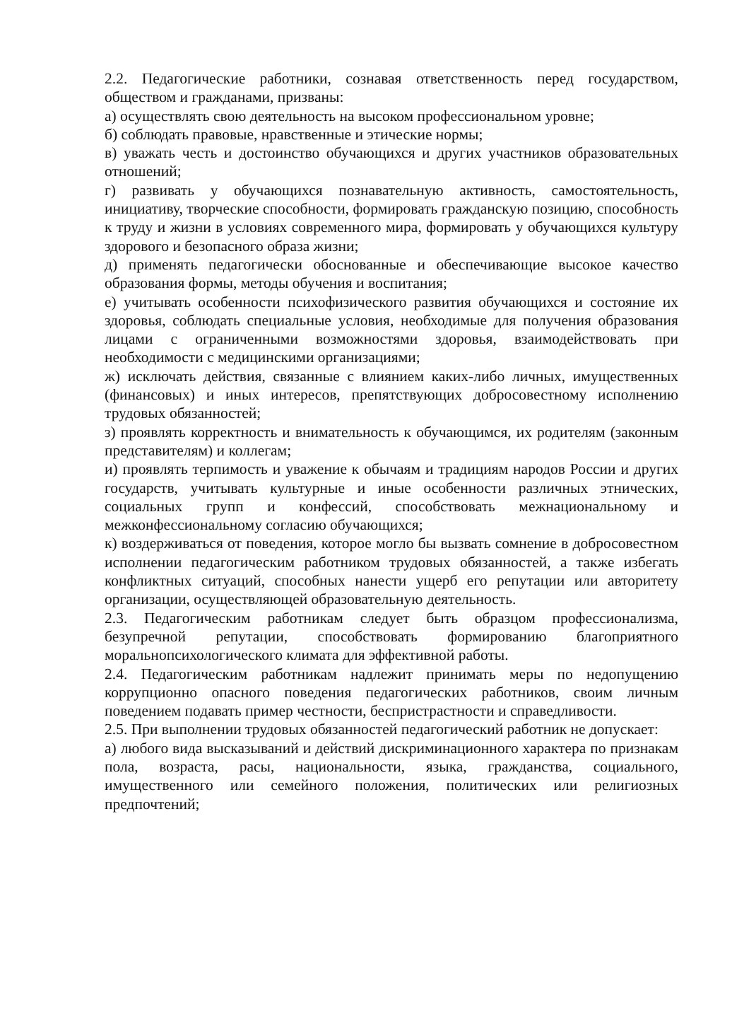2.2. Педагогические работники, сознавая ответственность перед государством, обществом и гражданами, призваны:
а) осуществлять свою деятельность на высоком профессиональном уровне;
б) соблюдать правовые, нравственные и этические нормы;
в) уважать честь и достоинство обучающихся и других участников образовательных отношений;
г) развивать у обучающихся познавательную активность, самостоятельность, инициативу, творческие способности, формировать гражданскую позицию, способность к труду и жизни в условиях современного мира, формировать у обучающихся культуру здорового и безопасного образа жизни;
д) применять педагогически обоснованные и обеспечивающие высокое качество образования формы, методы обучения и воспитания;
е) учитывать особенности психофизического развития обучающихся и состояние их здоровья, соблюдать специальные условия, необходимые для получения образования лицами с ограниченными возможностями здоровья, взаимодействовать при необходимости с медицинскими организациями;
ж) исключать действия, связанные с влиянием каких-либо личных, имущественных (финансовых) и иных интересов, препятствующих добросовестному исполнению трудовых обязанностей;
з) проявлять корректность и внимательность к обучающимся, их родителям (законным представителям) и коллегам;
и) проявлять терпимость и уважение к обычаям и традициям народов России и других государств, учитывать культурные и иные особенности различных этнических, социальных групп и конфессий, способствовать межнациональному и межконфессиональному согласию обучающихся;
к) воздерживаться от поведения, которое могло бы вызвать сомнение в добросовестном исполнении педагогическим работником трудовых обязанностей, а также избегать конфликтных ситуаций, способных нанести ущерб его репутации или авторитету организации, осуществляющей образовательную деятельность.
2.3. Педагогическим работникам следует быть образцом профессионализма, безупречной репутации, способствовать формированию благоприятного моральнопсихологического климата для эффективной работы.
2.4. Педагогическим работникам надлежит принимать меры по недопущению коррупционно опасного поведения педагогических работников, своим личным поведением подавать пример честности, беспристрастности и справедливости.
2.5. При выполнении трудовых обязанностей педагогический работник не допускает:
а) любого вида высказываний и действий дискриминационного характера по признакам пола, возраста, расы, национальности, языка, гражданства, социального, имущественного или семейного положения, политических или религиозных предпочтений;